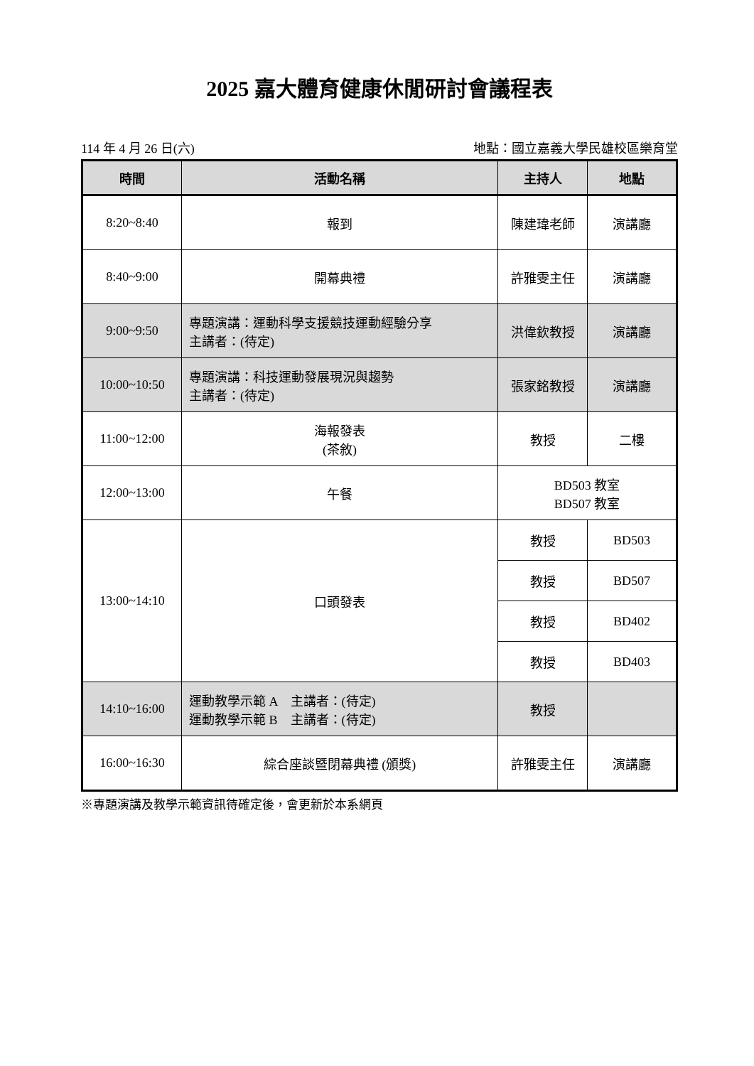2025 嘉大體育健康休閒研討會議程表
114 年 4 月 26 日(六) 地點：國立嘉義大學民雄校區樂育堂
| 時間 | 活動名稱 | 主持人 | 地點 |
| --- | --- | --- | --- |
| 8:20~8:40 | 報到 | 陳建瑋老師 | 演講廳 |
| 8:40~9:00 | 開幕典禮 | 許雅雯主任 | 演講廳 |
| 9:00~9:50 | 專題演講：運動科學支援競技運動經驗分享 主講者：(待定) | 洪偉欽教授 | 演講廳 |
| 10:00~10:50 | 專題演講：科技運動發展現況與趨勢 主講者：(待定) | 張家銘教授 | 演講廳 |
| 11:00~12:00 | 海報發表 (茶敘) | 教授 | 二樓 |
| 12:00~13:00 | 午餐 | BD503 教室 BD507 教室 | |
| 13:00~14:10 | 口頭發表 | 教授 | BD503 |
| | | 教授 | BD507 |
| | | 教授 | BD402 |
| | | 教授 | BD403 |
| 14:10~16:00 | 運動教學示範 A 主講者：(待定) 運動教學示範 B 主講者：(待定) | 教授 | |
| 16:00~16:30 | 綜合座談暨閉幕典禮 (頒獎) | 許雅雯主任 | 演講廳 |
※專題演講及教學示範資訊待確定後，會更新於本系網頁